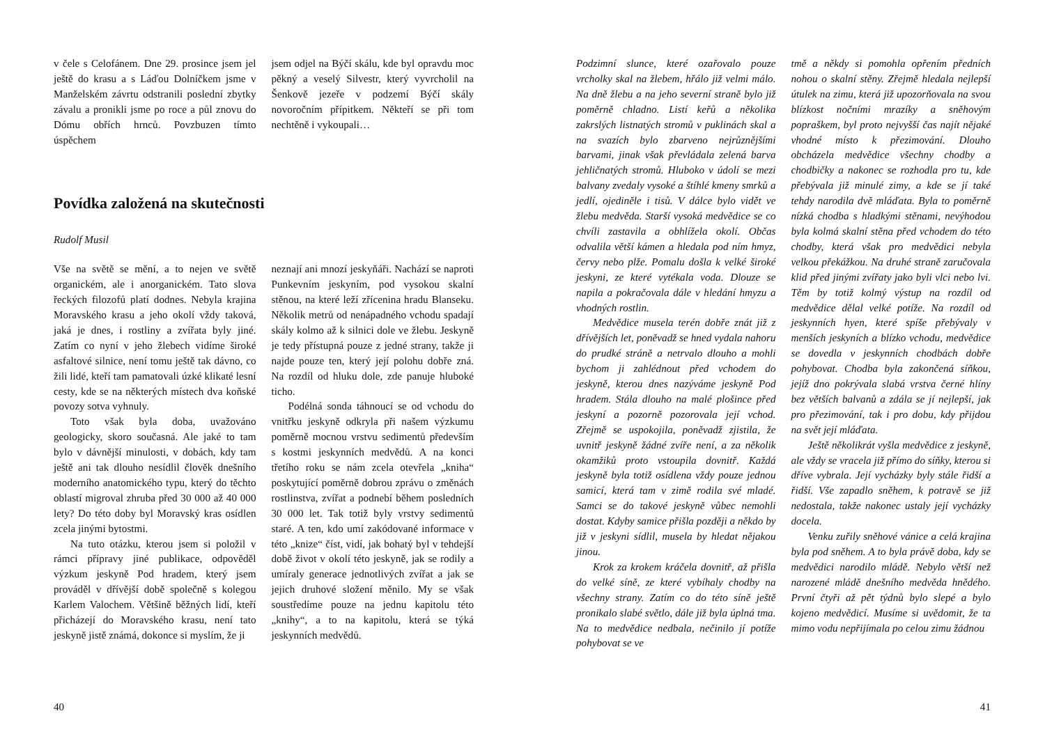v čele s Celofánem. Dne 29. prosince jsem jel ještě do krasu a s Láďou Dolníčkem jsme v Manželském závrtu odstranili poslední zbytky závalu a pronikli jsme po roce a půl znovu do Dómu obřích hrnců. Povzbuzen tímto úspěchem
jsem odjel na Býčí skálu, kde byl opravdu moc pěkný a veselý Silvestr, který vyvrcholil na Šenkově jezeře v podzemí Býčí skály novoročním přípitkem. Někteří se při tom nechtěně i vykoupali…
Povídka založená na skutečnosti
Rudolf Musil
Vše na světě se mění, a to nejen ve světě organickém, ale i anorganickém. Tato slova řeckých filozofů platí dodnes. Nebyla krajina Moravského krasu a jeho okolí vždy taková, jaká je dnes, i rostliny a zvířata byly jiné. Zatím co nyní v jeho žlebech vidíme široké asfaltové silnice, není tomu ještě tak dávno, co žili lidé, kteří tam pamatovali úzké klikaté lesní cesty, kde se na některých místech dva koňské povozy sotva vyhnuly.
Toto však byla doba, uvažováno geologicky, skoro současná. Ale jaké to tam bylo v dávnější minulosti, v dobách, kdy tam ještě ani tak dlouho nesídlil člověk dnešního moderního anatomického typu, který do těchto oblastí migroval zhruba před 30 000 až 40 000 lety? Do této doby byl Moravský kras osídlen zcela jinými bytostmi.
Na tuto otázku, kterou jsem si položil v rámci přípravy jiné publikace, odpověděl výzkum jeskyně Pod hradem, který jsem prováděl v dřívější době společně s kolegou Karlem Valochem. Většině běžných lidí, kteří přicházejí do Moravského krasu, není tato jeskyně jistě známá, dokonce si myslím, že ji
neznají ani mnozí jeskyňáři. Nachází se naproti Punkevním jeskyním, pod vysokou skalní stěnou, na které leží zřícenina hradu Blanseku. Několik metrů od nenápadného vchodu spadají skály kolmo až k silnici dole ve žlebu. Jeskyně je tedy přístupná pouze z jedné strany, takže ji najde pouze ten, který její polohu dobře zná. Na rozdíl od hluku dole, zde panuje hluboké ticho.
Podélná sonda táhnoucí se od vchodu do vnitřku jeskyně odkryla při našem výzkumu poměrně mocnou vrstvu sedimentů především s kostmi jeskynních medvědů. A na konci třetího roku se nám zcela otevřela „kniha“ poskytující poměrně dobrou zprávu o změnách rostlinstva, zvířat a podnebí během posledních 30 000 let. Tak totiž byly vrstvy sedimentů staré. A ten, kdo umí zakódované informace v této „knize“ číst, vidí, jak bohatý byl v tehdejší době život v okolí této jeskyně, jak se rodily a umíraly generace jednotlivých zvířat a jak se jejich druhové složení měnilo. My se však soustředíme pouze na jednu kapitolu této „knihy“, a to na kapitolu, která se týká jeskynních medvědů.
40
Podzimní slunce, které ozařovalo pouze vrcholky skal na žlebem, hřálo již velmi málo. Na dně žlebu a na jeho severní straně bylo již poměrně chladno. Listí keřů a několika zakrslých listnatých stromů v puklinách skal a na svazích bylo zbarveno nejrůznějšími barvami, jinak však převládala zelená barva jehličnatých stromů. Hluboko v údolí se mezi balvany zvedaly vysoké a štíhlé kmeny smrků a jedlí, ojediněle i tisů. V dálce bylo vidět ve žlebu medvěda. Starší vysoká medvědice se co chvíli zastavila a obhlížela okolí. Občas odvalila větší kámen a hledala pod ním hmyz, červy nebo plže. Pomalu došla k velké široké jeskyni, ze které vytékala voda. Dlouze se napila a pokračovala dále v hledání hmyzu a vhodných rostlin.
Medvědice musela terén dobře znát již z dřívějších let, poněvadž se hned vydala nahoru do prudké stráně a netrvalo dlouho a mohli bychom ji zahlédnout před vchodem do jeskyně, kterou dnes nazýváme jeskyně Pod hradem. Stála dlouho na malé plošince před jeskyní a pozorně pozorovala její vchod. Zřejmě se uspokojila, poněvadž zjistila, že uvnitř jeskyně žádné zvíře není, a za několik okamžiků proto vstoupila dovnitř. Každá jeskyně byla totiž osídlena vždy pouze jednou samicí, která tam v zimě rodila své mladé. Samci se do takové jeskyně vůbec nemohli dostat. Kdyby samice přišla později a někdo by již v jeskyni sídlil, musela by hledat nějakou jinou.
Krok za krokem kráčela dovnitř, až přišla do velké síně, ze které vybíhaly chodby na všechny strany. Zatím co do této síně ještě pronikalo slabé světlo, dále již byla úplná tma. Na to medvědice nedbala, nečinilo jí potíže pohybovat se ve
tmě a někdy si pomohla opřením předních nohou o skalní stěny. Zřejmě hledala nejlepší útulek na zimu, která již upozorňovala na svou blízkost nočními mrazíky a sněhovým popraškem, byl proto nejvyšší čas najít nějaké vhodné místo k přezimování. Dlouho obcházela medvědice všechny chodby a chodbičky a nakonec se rozhodla pro tu, kde přebývala již minulé zimy, a kde se jí také tehdy narodila dvě mláďata. Byla to poměrně nízká chodba s hladkými stěnami, nevýhodou byla kolmá skalní stěna před vchodem do této chodby, která však pro medvědici nebyla velkou překážkou. Na druhé straně zaručovala klid před jinými zvířaty jako byli vlci nebo lvi. Těm by totiž kolmý výstup na rozdíl od medvědice dělal velké potíže. Na rozdíl od jeskynních hyen, které spíše přebývaly v menších jeskyních a blízko vchodu, medvědice se dovedla v jeskynních chodbách dobře pohybovat. Chodba byla zakončená síňkou, jejíž dno pokrývala slabá vrstva černé hlíny bez větších balvanů a zdála se jí nejlepší, jak pro přezimování, tak i pro dobu, kdy přijdou na svět její mláďata.
Ještě několikrát vyšla medvědice z jeskyně, ale vždy se vracela již přímo do síňky, kterou si dříve vybrala. Její vycházky byly stále řidší a řidší. Vše zapadlo sněhem, k potravě se již nedostala, takže nakonec ustaly její vycházky docela.
Venku zuřily sněhové vánice a celá krajina byla pod sněhem. A to byla právě doba, kdy se medvědici narodilo mládě. Nebylo větší než narozené mládě dnešního medvěda hnědého. První čtyři až pět týdnů bylo slepé a bylo kojeno medvědicí. Musíme si uvědomit, že ta mimo vodu nepřijímala po celou zimu žádnou
41